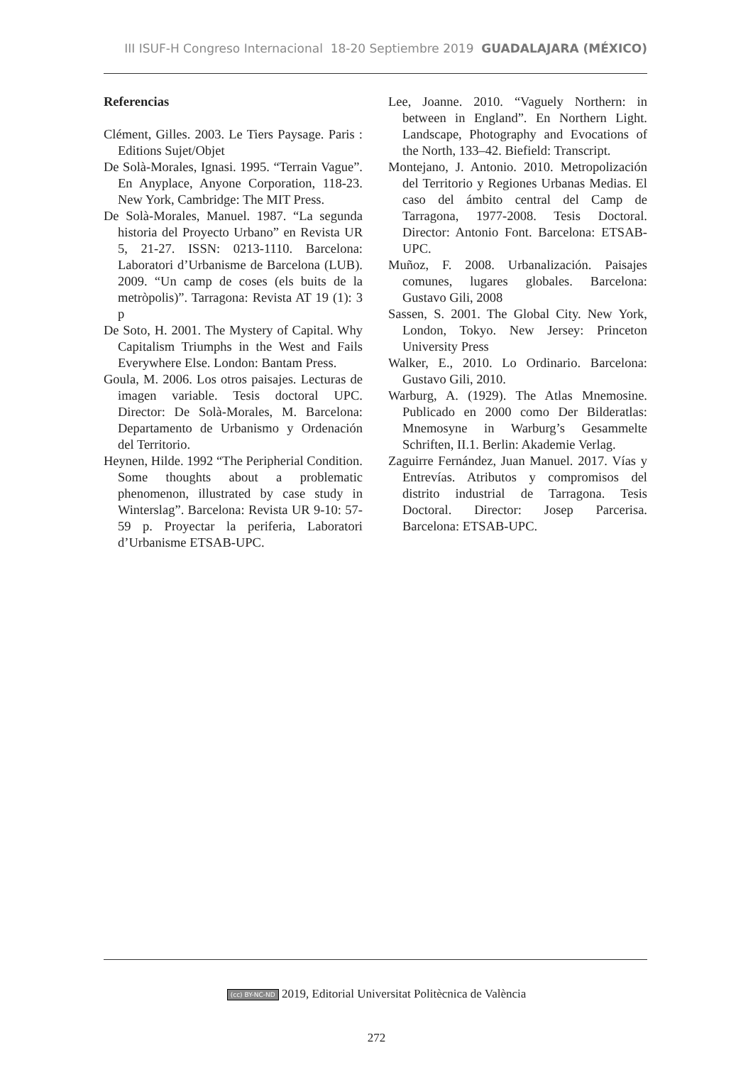III ISUF-H Congreso Internacional 18-20 Septiembre 2019 GUADALAJARA (MÉXICO)
Referencias
Clément, Gilles. 2003. Le Tiers Paysage. Paris : Editions Sujet/Objet
De Solà-Morales, Ignasi. 1995. “Terrain Vague”. En Anyplace, Anyone Corporation, 118-23. New York, Cambridge: The MIT Press.
De Solà-Morales, Manuel. 1987. “La segunda historia del Proyecto Urbano” en Revista UR 5, 21-27. ISSN: 0213-1110. Barcelona: Laboratori d’Urbanisme de Barcelona (LUB). 2009. “Un camp de coses (els buits de la metròpolis)”. Tarragona: Revista AT 19 (1): 3 p
De Soto, H. 2001. The Mystery of Capital. Why Capitalism Triumphs in the West and Fails Everywhere Else. London: Bantam Press.
Goula, M. 2006. Los otros paisajes. Lecturas de imagen variable. Tesis doctoral UPC. Director: De Solà-Morales, M. Barcelona: Departamento de Urbanismo y Ordenación del Territorio.
Heynen, Hilde. 1992 “The Peripherial Condition. Some thoughts about a problematic phenomenon, illustrated by case study in Winterslag”. Barcelona: Revista UR 9-10: 57-59 p. Proyectar la periferia, Laboratori d’Urbanisme ETSAB-UPC.
Lee, Joanne. 2010. “Vaguely Northern: in between in England”. En Northern Light. Landscape, Photography and Evocations of the North, 133–42. Biefield: Transcript.
Montejano, J. Antonio. 2010. Metropolización del Territorio y Regiones Urbanas Medias. El caso del ámbito central del Camp de Tarragona, 1977-2008. Tesis Doctoral. Director: Antonio Font. Barcelona: ETSAB-UPC.
Muñoz, F. 2008. Urbanalización. Paisajes comunes, lugares globales. Barcelona: Gustavo Gili, 2008
Sassen, S. 2001. The Global City. New York, London, Tokyo. New Jersey: Princeton University Press
Walker, E., 2010. Lo Ordinario. Barcelona: Gustavo Gili, 2010.
Warburg, A. (1929). The Atlas Mnemosine. Publicado en 2000 como Der Bilderatlas: Mnemosyne in Warburg’s Gesammelte Schriften, II.1. Berlin: Akademie Verlag.
Zaguirre Fernández, Juan Manuel. 2017. Vías y Entrevías. Atributos y compromisos del distrito industrial de Tarragona. Tesis Doctoral. Director: Josep Parcerisa. Barcelona: ETSAB-UPC.
(cc) BY-NC-ND 2019, Editorial Universitat Politècnica de València
272